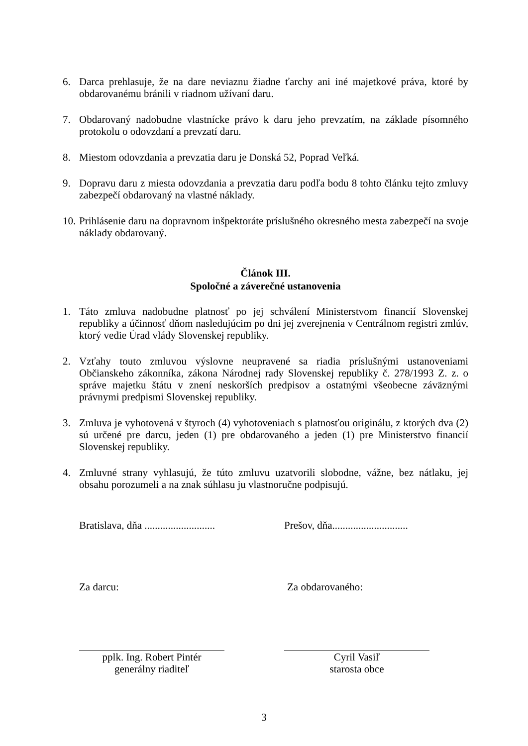6. Darca prehlasuje, že na dare neviaznu žiadne ťarchy ani iné majetkové práva, ktoré by obdarovanému bránili v riadnom užívaní daru.
7. Obdarovaný nadobudne vlastnícke právo k daru jeho prevzatím, na základe písomného protokolu o odovzdaní a prevzatí daru.
8. Miestom odovzdania a prevzatia daru je Donská 52, Poprad Veľká.
9. Dopravu daru z miesta odovzdania a prevzatia daru podľa bodu 8 tohto článku tejto zmluvy zabezpečí obdarovaný na vlastné náklady.
10.
Prihlásenie daru na dopravnom inšpektoráte príslušného okresného mesta zabezpečí na svoje náklady obdarovaný.
Článok III.
Spoločné a záverečné ustanovenia
1. Táto zmluva nadobudne platnosť po jej schválení Ministerstvom financií Slovenskej republiky a účinnosť dňom nasledujúcim po dni jej zverejnenia v Centrálnom registri zmlúv, ktorý vedie Úrad vlády Slovenskej republiky.
2. Vzťahy touto zmluvou výslovne neupravené sa riadia príslušnými ustanoveniami Občianskeho zákonníka, zákona Národnej rady Slovenskej republiky č. 278/1993 Z. z. o správe majetku štátu v znení neskorších predpisov a ostatnými všeobecne záväznými právnymi predpismi Slovenskej republiky.
3. Zmluva je vyhotovená v štyroch (4) vyhotoveniach s platnosťou originálu, z ktorých dva (2) sú určené pre darcu, jeden (1) pre obdarovaného a jeden (1) pre Ministerstvo financií Slovenskej republiky.
4. Zmluvné strany vyhlasujú, že túto zmluvu uzatvorili slobodne, vážne, bez nátlaku, jej obsahu porozumeli a na znak súhlasu ju vlastnoručne podpisujú.
Bratislava, dňa ...........................
Prešov, dňa.............................
Za darcu: Za obdarovaného:
pplk. Ing. Robert Pintér
generálny riaditeľ
Cyril Vasiľ
starosta obce
3